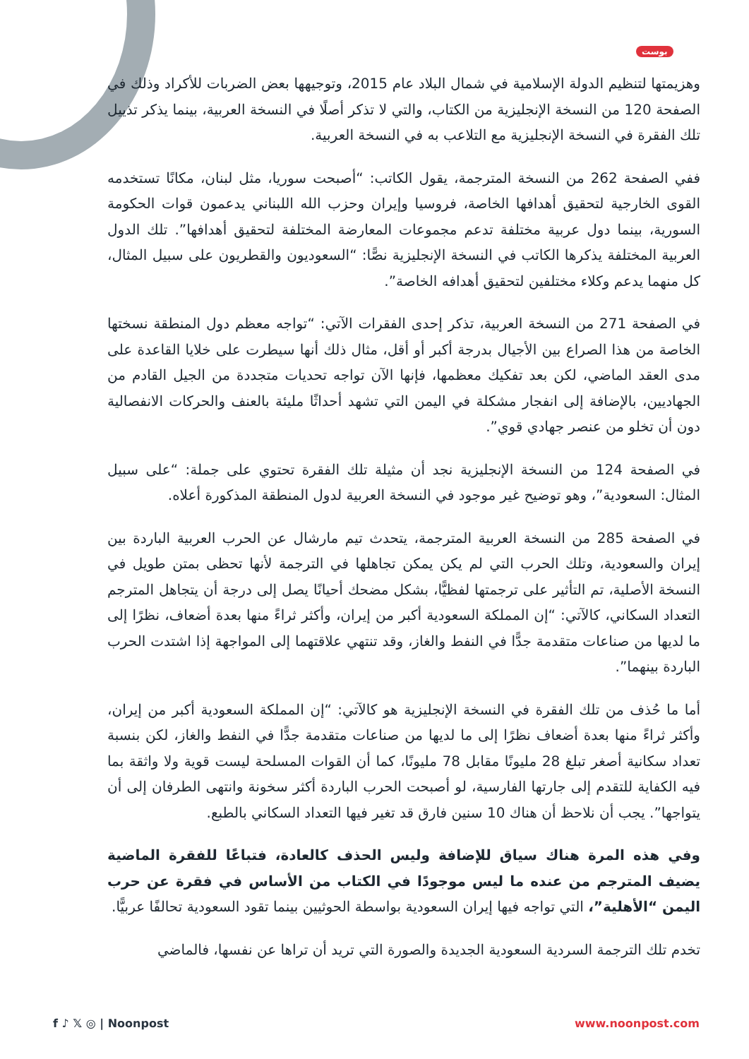بوست
وهزيمتها لتنظيم الدولة الإسلامية في شمال البلاد عام 2015، وتوجيهها بعض الضربات للأكراد وذلك في الصفحة 120 من النسخة الإنجليزية من الكتاب، والتي لا تذكر أصلًا في النسخة العربية، بينما يذكر تذييل تلك الفقرة في النسخة الإنجليزية مع التلاعب به في النسخة العربية.
ففي الصفحة 262 من النسخة المترجمة، يقول الكاتب: “أصبحت سوريا، مثل لبنان، مكانًا تستخدمه القوى الخارجية لتحقيق أهدافها الخاصة، فروسيا وإيران وحزب الله اللبناني يدعمون قوات الحكومة السورية، بينما دول عربية مختلفة تدعم مجموعات المعارضة المختلفة لتحقيق أهدافها”. تلك الدول العربية المختلفة يذكرها الكاتب في النسخة الإنجليزية نصًّا: “السعوديون والقطريون على سبيل المثال، كل منهما يدعم وكلاء مختلفين لتحقيق أهدافه الخاصة”.
في الصفحة 271 من النسخة العربية، تذكر إحدى الفقرات الآتي: “تواجه معظم دول المنطقة نسختها الخاصة من هذا الصراع بين الأجيال بدرجة أكبر أو أقل، مثال ذلك أنها سيطرت على خلايا القاعدة على مدى العقد الماضي، لكن بعد تفكيك معظمها، فإنها الآن تواجه تحديات متجددة من الجيل القادم من الجهاديين، بالإضافة إلى انفجار مشكلة في اليمن التي تشهد أحداثًا مليئة بالعنف والحركات الانفصالية دون أن تخلو من عنصر جهادي قوي”.
في الصفحة 124 من النسخة الإنجليزية نجد أن مثيلة تلك الفقرة تحتوي على جملة: “على سبيل المثال: السعودية”، وهو توضيح غير موجود في النسخة العربية لدول المنطقة المذكورة أعلاه.
في الصفحة 285 من النسخة العربية المترجمة، يتحدث تيم مارشال عن الحرب العربية الباردة بين إيران والسعودية، وتلك الحرب التي لم يكن يمكن تجاهلها في الترجمة لأنها تحظى بمتن طويل في النسخة الأصلية، تم التأثير على ترجمتها لفظيًّا، بشكل مضحك أحيانًا يصل إلى درجة أن يتجاهل المترجم التعداد السكاني، كالآتي: “إن المملكة السعودية أكبر من إيران، وأكثر ثراءً منها بعدة أضعاف، نظرًا إلى ما لديها من صناعات متقدمة جدًّا في النفط والغاز، وقد تنتهي علاقتهما إلى المواجهة إذا اشتدت الحرب الباردة بينهما”.
أما ما حُذف من تلك الفقرة في النسخة الإنجليزية هو كالآتي: “إن المملكة السعودية أكبر من إيران، وأكثر ثراءً منها بعدة أضعاف نظرًا إلى ما لديها من صناعات متقدمة جدًّا في النفط والغاز، لكن بنسبة تعداد سكانية أصغر تبلغ 28 مليونًا مقابل 78 مليونًا، كما أن القوات المسلحة ليست قوية ولا واثقة بما فيه الكفاية للتقدم إلى جارتها الفارسية، لو أصبحت الحرب الباردة أكثر سخونة وانتهى الطرفان إلى أن يتواجها”. يجب أن نلاحظ أن هناك 10 سنين فارق قد تغير فيها التعداد السكاني بالطبع.
وفي هذه المرة هناك سياق للإضافة وليس الحذف كالعادة، فتباعًا للفقرة الماضية يضيف المترجم من عنده ما ليس موجودًا في الكتاب من الأساس في فقرة عن حرب اليمن “الأهلية”، التي تواجه فيها إيران السعودية بواسطة الحوثيين بينما تقود السعودية تحالفًا عربيًّا.
تخدم تلك الترجمة السردية السعودية الجديدة والصورة التي تريد أن تراها عن نفسها، فالماضي
f ♪ 𝕏 ◎ | Noonpost www.noonpost.com